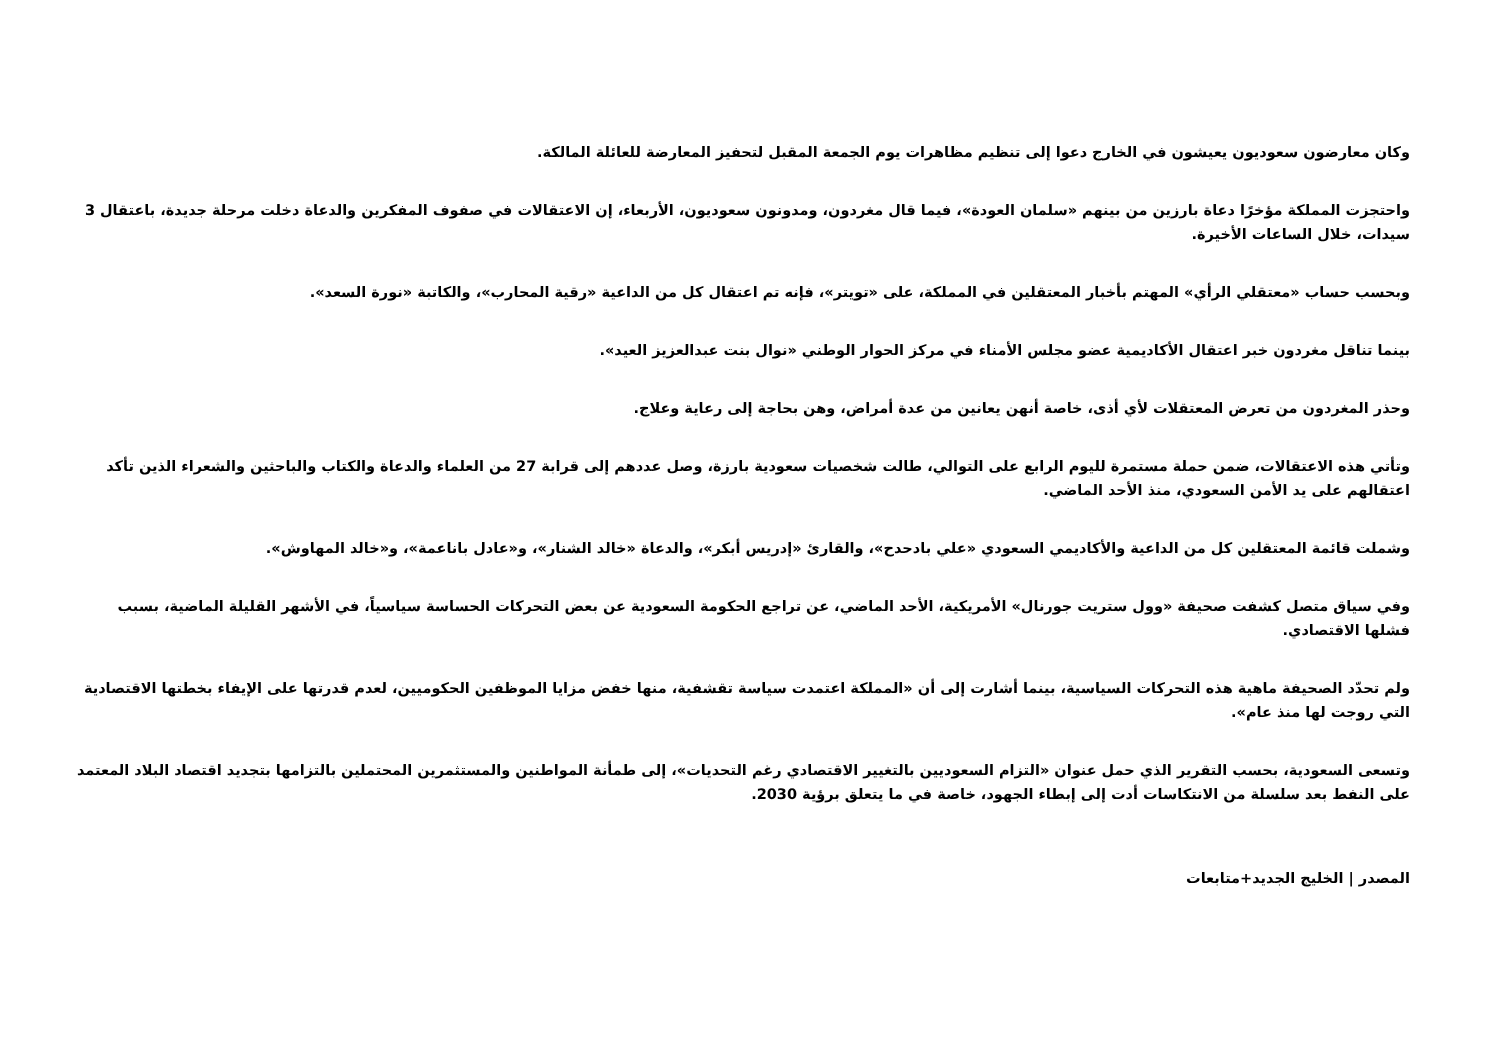وكان معارضون سعوديون يعيشون في الخارج دعوا إلى تنظيم مظاهرات يوم الجمعة المقبل لتحفيز المعارضة للعائلة المالكة.
واحتجزت المملكة مؤخرًا دعاة بارزين من بينهم «سلمان العودة»، فيما قال مغردون، ومدونون سعوديون، الأربعاء، إن الاعتقالات في صفوف المفكرين والدعاة دخلت مرحلة جديدة، باعتقال 3 سيدات، خلال الساعات الأخيرة.
وبحسب حساب «معتقلي الرأي» المهتم بأخبار المعتقلين في المملكة، على «تويتر»، فإنه تم اعتقال كل من الداعية «رقية المحارب»، والكاتبة «نورة السعد».
بينما تناقل مغردون خبر اعتقال الأكاديمية عضو مجلس الأمناء في مركز الحوار الوطني «نوال بنت عبدالعزيز العيد».
وحذر المغردون من تعرض المعتقلات لأي أذى، خاصة أنهن يعانين من عدة أمراض، وهن بحاجة إلى رعاية وعلاج.
وتأتي هذه الاعتقالات، ضمن حملة مستمرة لليوم الرابع على التوالي، طالت شخصيات سعودية بارزة، وصل عددهم إلى قرابة 27 من العلماء والدعاة والكتاب والباحثين والشعراء الذين تأكد اعتقالهم على يد الأمن السعودي، منذ الأحد الماضي.
وشملت قائمة المعتقلين كل من الداعية والأكاديمي السعودي «علي بادحدح»، والقارئ «إدريس أبكر»، والدعاة «خالد الشنار»، و«عادل باناعمة»، و«خالد المهاوش».
وفي سياق متصل كشفت صحيفة «وول ستريت جورنال» الأمريكية، الأحد الماضي، عن تراجع الحكومة السعودية عن بعض التحركات الحساسة سياسياً، في الأشهر القليلة الماضية، بسبب فشلها الاقتصادي.
ولم تحدّد الصحيفة ماهية هذه التحركات السياسية، بينما أشارت إلى أن «المملكة اعتمدت سياسة تقشفية، منها خفض مزايا الموظفين الحكوميين، لعدم قدرتها على الإيفاء بخطتها الاقتصادية التي روجت لها منذ عام».
وتسعى السعودية، بحسب التقرير الذي حمل عنوان «التزام السعوديين بالتغيير الاقتصادي رغم التحديات»، إلى طمأنة المواطنين والمستثمرين المحتملين بالتزامها بتجديد اقتصاد البلاد المعتمد على النفط بعد سلسلة من الانتكاسات أدت إلى إبطاء الجهود، خاصة في ما يتعلق برؤية 2030.
المصدر | الخليج الجديد+متابعات